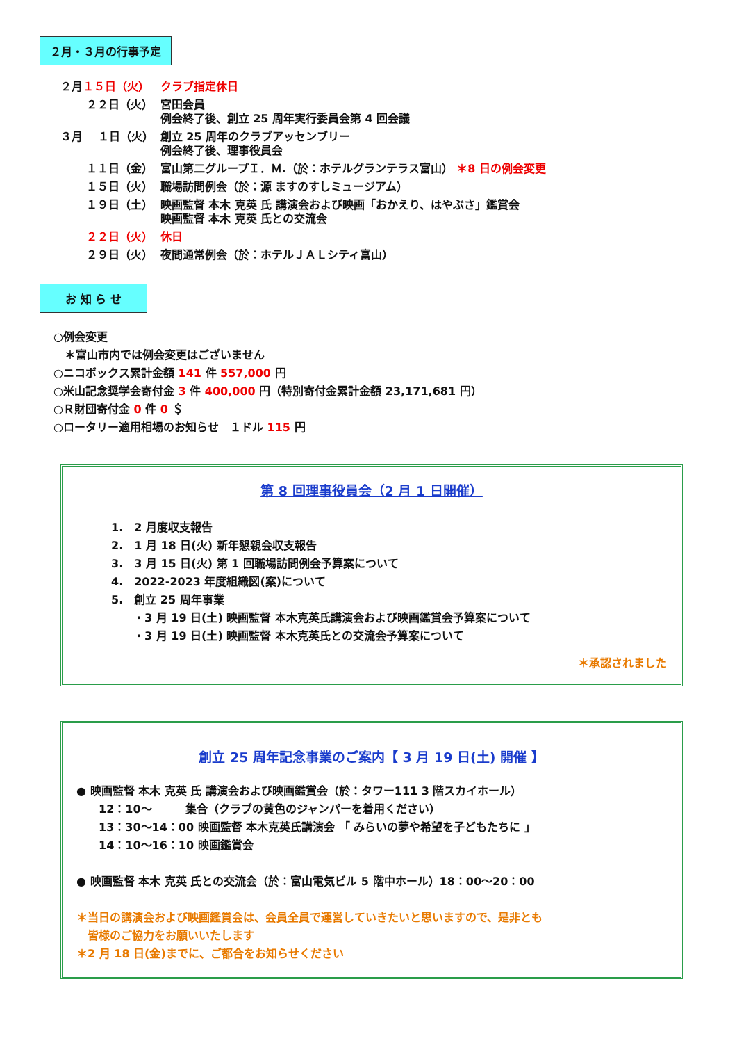２月・３月の行事予定
| ２月 １５日（火） | クラブ指定休日 |
| ２２日（火） | 宮田会員 例会終了後、創立 25 周年実行委員会第 4 回会議 |
| ３月 １日（火） | 創立 25 周年のクラブアッセンブリー 例会終了後、理事役員会 |
| １１日（金） | 富山第二グループＩ．Ｍ.（於：ホテルグランテラス富山） ＊8 日の例会変更 |
| １５日（火） | 職場訪問例会（於：源 ますのすしミュージアム） |
| １９日（土） | 映画監督 本木 克英 氏 講演会および映画「おかえり、はやぶさ」鑑賞会 映画監督 本木 克英 氏との交流会 |
| ２２日（火） | 休日 |
| ２９日（火） | 夜間通常例会（於：ホテルＪＡＬシティ富山） |
お 知 ら せ
○例会変更
　＊富山市内では例会変更はございません
○ニコボックス累計金額 141 件 557,000 円
○米山記念奨学会寄付金 3 件 400,000 円（特別寄付金累計金額 23,171,681 円）
○Ｒ財団寄付金 0 件 0 ＄
○ロータリー適用相場のお知らせ　１ドル 115 円
第 8 回理事役員会（2 月 1 日開催）
1.　2 月度収支報告
2.　1 月 18 日(火) 新年懇親会収支報告
3.　3 月 15 日(火) 第 1 回職場訪問例会予算案について
4.　2022-2023 年度組織図(案)について
5.　創立 25 周年事業
　　・3 月 19 日(土) 映画監督 本木克英氏講演会および映画鑑賞会予算案について
　　・3 月 19 日(土) 映画監督 本木克英氏との交流会予算案について
＊承認されました
創立 25 周年記念事業のご案内【 3 月 19 日(土) 開催 】
● 映画監督 本木 克英 氏 講演会および映画鑑賞会（於：タワー111 3 階スカイホール）
　　12：10～　　　集合（クラブの黄色のジャンパーを着用ください）
　　13：30～14：00 映画監督 本木克英氏講演会 「 みらいの夢や希望を子どもたちに 」
　　14：10～16：10 映画鑑賞会
● 映画監督 本木 克英 氏との交流会（於：富山電気ビル 5 階中ホール）18：00～20：00
＊当日の講演会および映画鑑賞会は、会員全員で運営していきたいと思いますので、是非とも
　皆様のご協力をお願いいたします
＊2 月 18 日(金)までに、ご都合をお知らせください